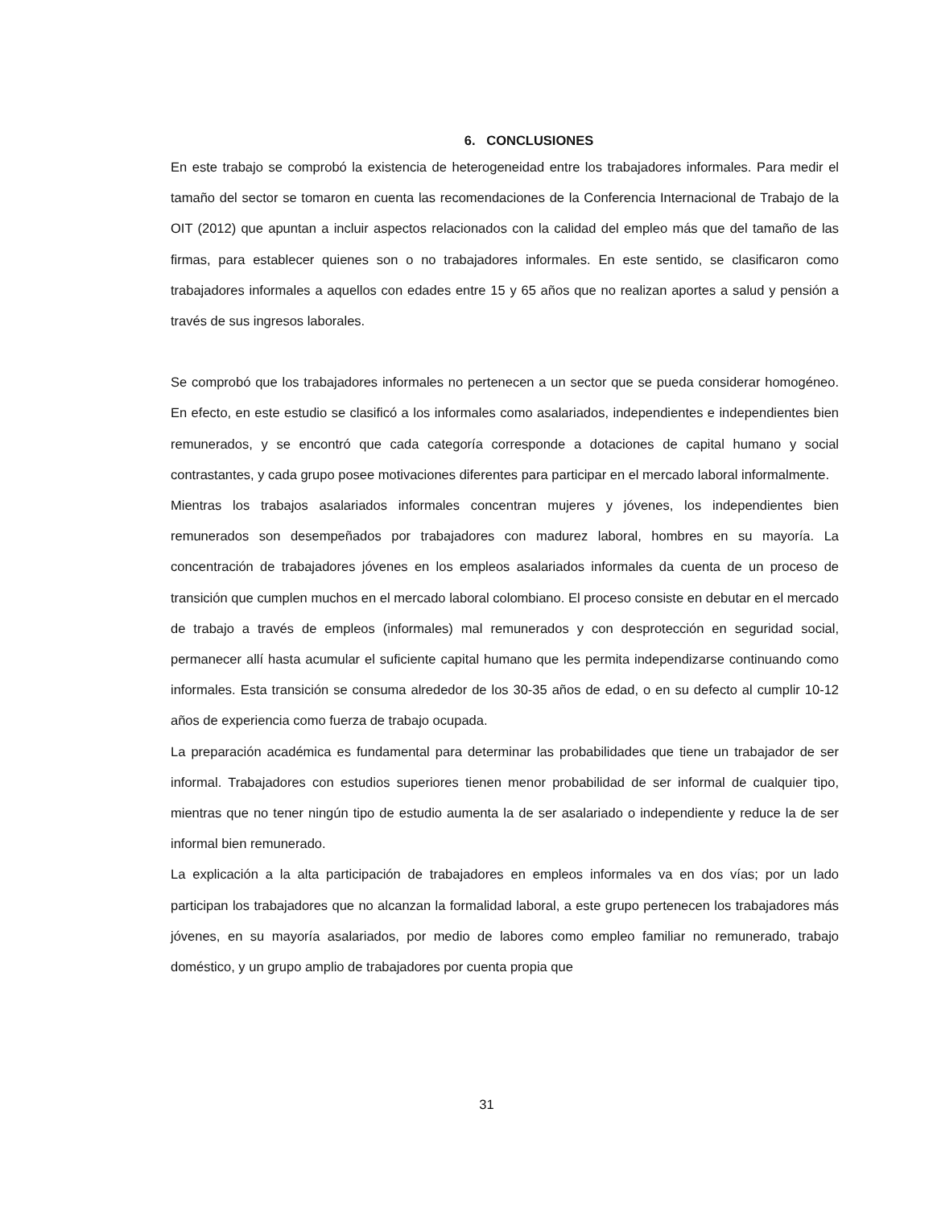6. CONCLUSIONES
En este trabajo se comprobó la existencia de heterogeneidad entre los trabajadores informales. Para medir el tamaño del sector se tomaron en cuenta las recomendaciones de la Conferencia Internacional de Trabajo de la OIT (2012) que apuntan a incluir aspectos relacionados con la calidad del empleo más que del tamaño de las firmas, para establecer quienes son o no trabajadores informales. En este sentido, se clasificaron como trabajadores informales a aquellos con edades entre 15 y 65 años que no realizan aportes a salud y pensión a través de sus ingresos laborales.
Se comprobó que los trabajadores informales no pertenecen a un sector que se pueda considerar homogéneo. En efecto, en este estudio se clasificó a los informales como asalariados, independientes e independientes bien remunerados, y se encontró que cada categoría corresponde a dotaciones de capital humano y social contrastantes, y cada grupo posee motivaciones diferentes para participar en el mercado laboral informalmente.
Mientras los trabajos asalariados informales concentran mujeres y jóvenes, los independientes bien remunerados son desempeñados por trabajadores con madurez laboral, hombres en su mayoría. La concentración de trabajadores jóvenes en los empleos asalariados informales da cuenta de un proceso de transición que cumplen muchos en el mercado laboral colombiano. El proceso consiste en debutar en el mercado de trabajo a través de empleos (informales) mal remunerados y con desprotección en seguridad social, permanecer allí hasta acumular el suficiente capital humano que les permita independizarse continuando como informales. Esta transición se consuma alrededor de los 30-35 años de edad, o en su defecto al cumplir 10-12 años de experiencia como fuerza de trabajo ocupada.
La preparación académica es fundamental para determinar las probabilidades que tiene un trabajador de ser informal. Trabajadores con estudios superiores tienen menor probabilidad de ser informal de cualquier tipo, mientras que no tener ningún tipo de estudio aumenta la de ser asalariado o independiente y reduce la de ser informal bien remunerado.
La explicación a la alta participación de trabajadores en empleos informales va en dos vías; por un lado participan los trabajadores que no alcanzan la formalidad laboral, a este grupo pertenecen los trabajadores más jóvenes, en su mayoría asalariados, por medio de labores como empleo familiar no remunerado, trabajo doméstico, y un grupo amplio de trabajadores por cuenta propia que
31